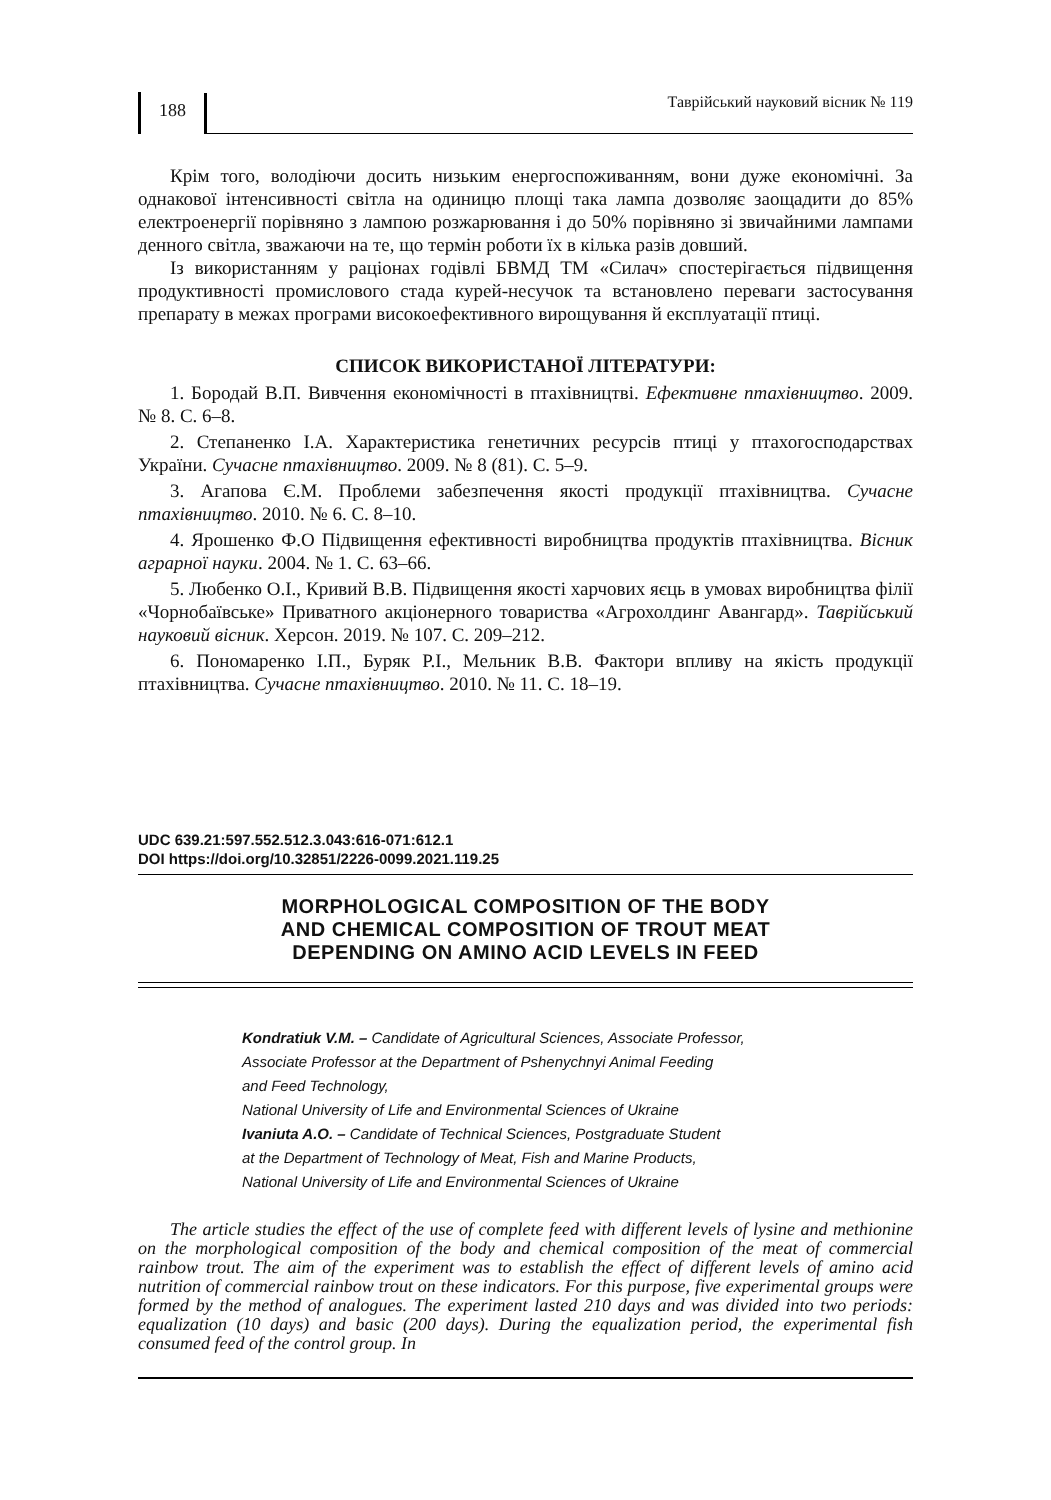188
Таврійський науковий вісник № 119
Крім того, володіючи досить низьким енергоспоживанням, вони дуже економічні. За однакової інтенсивності світла на одиницю площі така лампа дозволяє заощадити до 85% електроенергії порівняно з лампою розжарювання і до 50% порівняно зі звичайними лампами денного світла, зважаючи на те, що термін роботи їх в кілька разів довший.
Із використанням у раціонах годівлі БВМД ТМ «Силач» спостерігається підвищення продуктивності промислового стада курей-несучок та встановлено переваги застосування препарату в межах програми високоефективного вирощування й експлуатації птиці.
СПИСОК ВИКОРИСТАНОЇ ЛІТЕРАТУРИ:
1. Бородай В.П. Вивчення економічності в птахівництві. Ефективне птахівництво. 2009. № 8. С. 6–8.
2. Степаненко І.А. Характеристика генетичних ресурсів птиці у птахогосподарствах України. Сучасне птахівництво. 2009. № 8 (81). С. 5–9.
3. Агапова Є.М. Проблеми забезпечення якості продукції птахівництва. Сучасне птахівництво. 2010. № 6. С. 8–10.
4. Ярошенко Ф.О Підвищення ефективності виробництва продуктів птахівництва. Вісник аграрної науки. 2004. № 1. С. 63–66.
5. Любенко О.І., Кривий В.В. Підвищення якості харчових яєць в умовах виробництва філії «Чорнобаївське» Приватного акціонерного товариства «Агрохолдинг Авангард». Таврійський науковий вісник. Херсон. 2019. № 107. С. 209–212.
6. Пономаренко І.П., Буряк Р.І., Мельник В.В. Фактори впливу на якість продукції птахівництва. Сучасне птахівництво. 2010. № 11. С. 18–19.
UDC 639.21:597.552.512.3.043:616-071:612.1
DOI https://doi.org/10.32851/2226-0099.2021.119.25
MORPHOLOGICAL COMPOSITION OF THE BODY
AND CHEMICAL COMPOSITION OF TROUT MEAT
DEPENDING ON AMINO ACID LEVELS IN FEED
Kondratiuk V.M. – Candidate of Agricultural Sciences, Associate Professor,
Associate Professor at the Department of Pshenychnyi Animal Feeding
and Feed Technology,
National University of Life and Environmental Sciences of Ukraine
Ivaniuta A.O. – Candidate of Technical Sciences, Postgraduate Student
at the Department of Technology of Meat, Fish and Marine Products,
National University of Life and Environmental Sciences of Ukraine
The article studies the effect of the use of complete feed with different levels of lysine and methionine on the morphological composition of the body and chemical composition of the meat of commercial rainbow trout. The aim of the experiment was to establish the effect of different levels of amino acid nutrition of commercial rainbow trout on these indicators. For this purpose, five experimental groups were formed by the method of analogues. The experiment lasted 210 days and was divided into two periods: equalization (10 days) and basic (200 days). During the equalization period, the experimental fish consumed feed of the control group. In